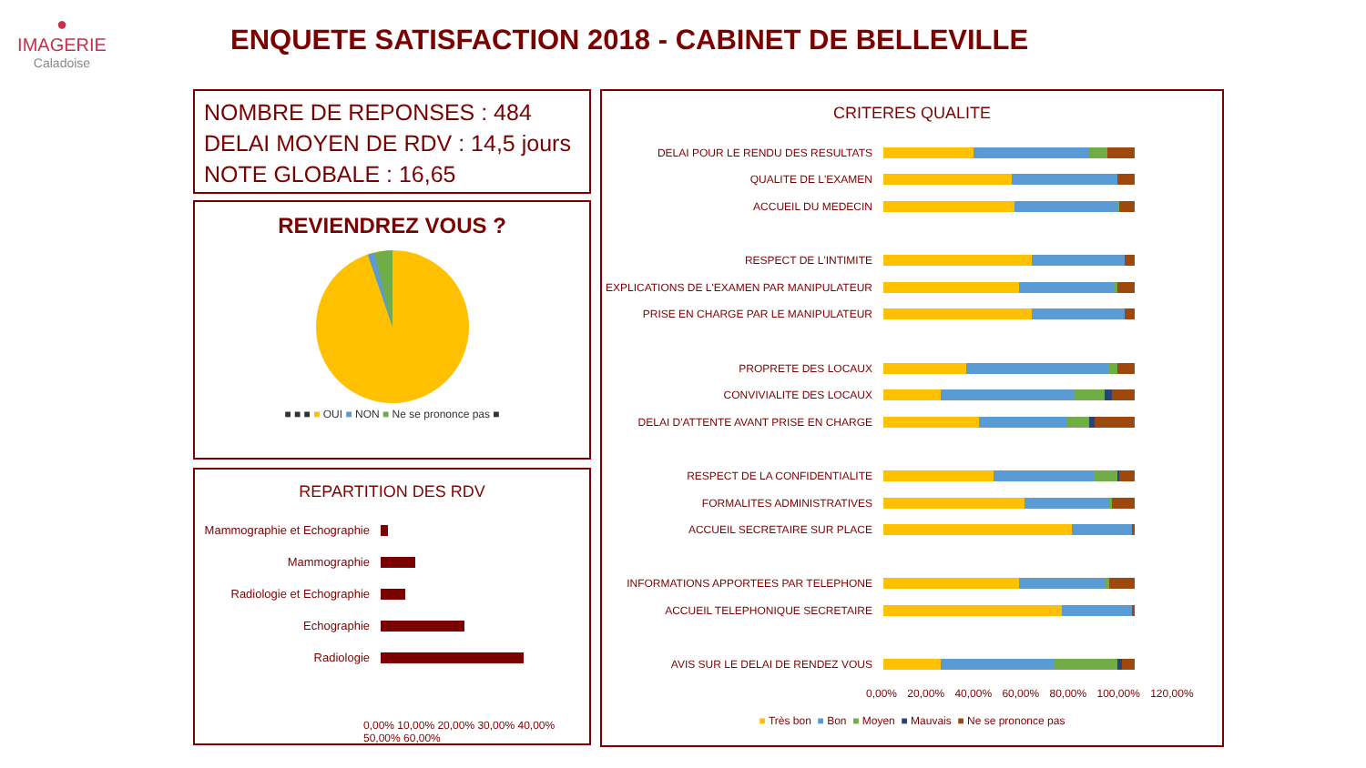●
IMAGERIE
Caladoise
ENQUETE SATISFACTION 2018 - CABINET DE BELLEVILLE
NOMBRE DE REPONSES : 484
DELAI MOYEN DE RDV : 14,5 jours
NOTE GLOBALE : 16,65
REVIENDREZ VOUS ?
■ ■ ■ ■ OUI ■ NON ■ Ne se prononce pas ■
REPARTITION DES RDV
Mammographie et Echographie
Mammographie
Radiologie et Echographie
Echographie
Radiologie
0,00% 10,00% 20,00% 30,00% 40,00% 50,00% 60,00%
CRITERES QUALITE
DELAI POUR LE RENDU DES RESULTATS
QUALITE DE L'EXAMEN
ACCUEIL DU MEDECIN
RESPECT DE L'INTIMITE
EXPLICATIONS DE L'EXAMEN PAR MANIPULATEUR
PRISE EN CHARGE PAR LE MANIPULATEUR
PROPRETE DES LOCAUX
CONVIVIALITE DES LOCAUX
DELAI D'ATTENTE AVANT PRISE EN CHARGE
RESPECT DE LA CONFIDENTIALITE
FORMALITES ADMINISTRATIVES
ACCUEIL SECRETAIRE SUR PLACE
INFORMATIONS APPORTEES PAR TELEPHONE
ACCUEIL TELEPHONIQUE SECRETAIRE
AVIS SUR LE DELAI DE RENDEZ VOUS
0,00% 20,00% 40,00% 60,00% 80,00% 100,00% 120,00%
■ Très bon ■ Bon ■ Moyen ■ Mauvais ■ Ne se prononce pas